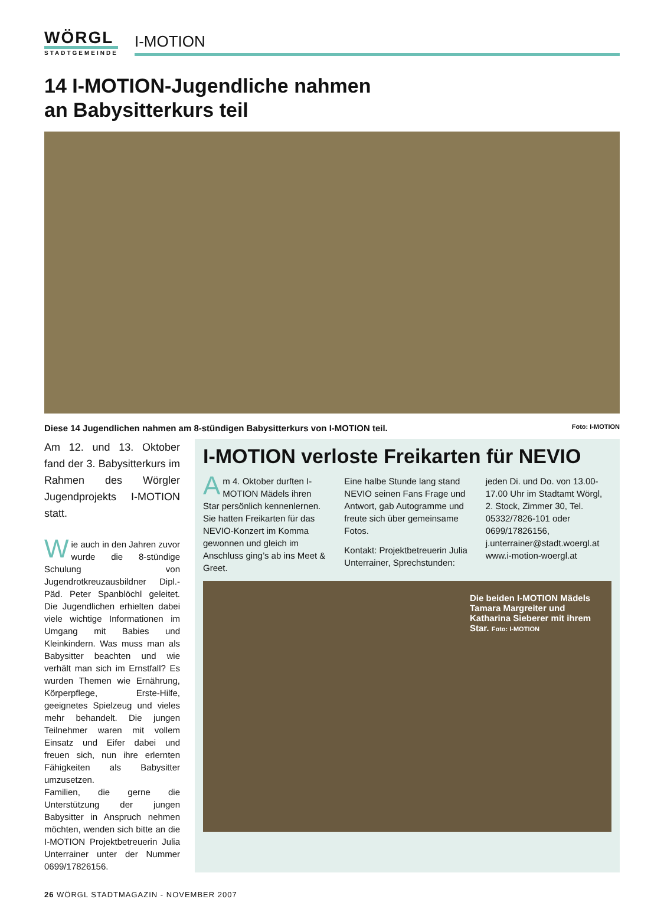WÖRGL
STADTGEMEINDE
I-MOTION
14 I-MOTION-Jugendliche nahmen
an Babysitterkurs teil
Diese 14 Jugendlichen nahmen am 8-stündigen Babysitterkurs von I-MOTION teil. Foto: I-MOTION
Am 12. und 13. Oktober fand der 3. Babysitterkurs im Rahmen des Wörgler Jugendprojekts I-MOTION statt.
Wie auch in den Jahren zuvor wurde die 8-stündige Schulung von Jugendrotkreuzausbildner Dipl.-Päd. Peter Spanblöchl geleitet. Die Jugendlichen erhielten dabei viele wichtige Informationen im Umgang mit Babies und Kleinkindern. Was muss man als Babysitter beachten und wie verhält man sich im Ernstfall? Es wurden Themen wie Ernährung, Körperpflege, Erste-Hilfe, geeignetes Spielzeug und vieles mehr behandelt. Die jungen Teilnehmer waren mit vollem Einsatz und Eifer dabei und freuen sich, nun ihre erlernten Fähigkeiten als Babysitter umzusetzen.
Familien, die gerne die Unterstützung der jungen Babysitter in Anspruch nehmen möchten, wenden sich bitte an die I-MOTION Projektbetreuerin Julia Unterrainer unter der Nummer 0699/17826156.
I-MOTION verloste Freikarten für NEVIO
Am 4. Oktober durften I-MOTION Mädels ihren Star persönlich kennenlernen. Sie hatten Freikarten für das NEVIO-Konzert im Komma gewonnen und gleich im Anschluss ging’s ab ins Meet & Greet.
Eine halbe Stunde lang stand NEVIO seinen Fans Frage und Antwort, gab Autogramme und freute sich über gemeinsame Fotos.
Kontakt: Projektbetreuerin Julia Unterrainer, Sprechstunden: jeden Di. und Do. von 13.00-17.00 Uhr im Stadtamt Wörgl, 2. Stock, Zimmer 30, Tel. 05332/7826-101 oder 0699/17826156, j.unterrainer@stadt.woergl.at www.i-motion-woergl.at
Die beiden I-MOTION Mädels Tamara Margreiter und Katharina Sieberer mit ihrem Star. Foto: I-MOTION
26 WÖRGL STADTMAGAZIN - NOVEMBER 2007